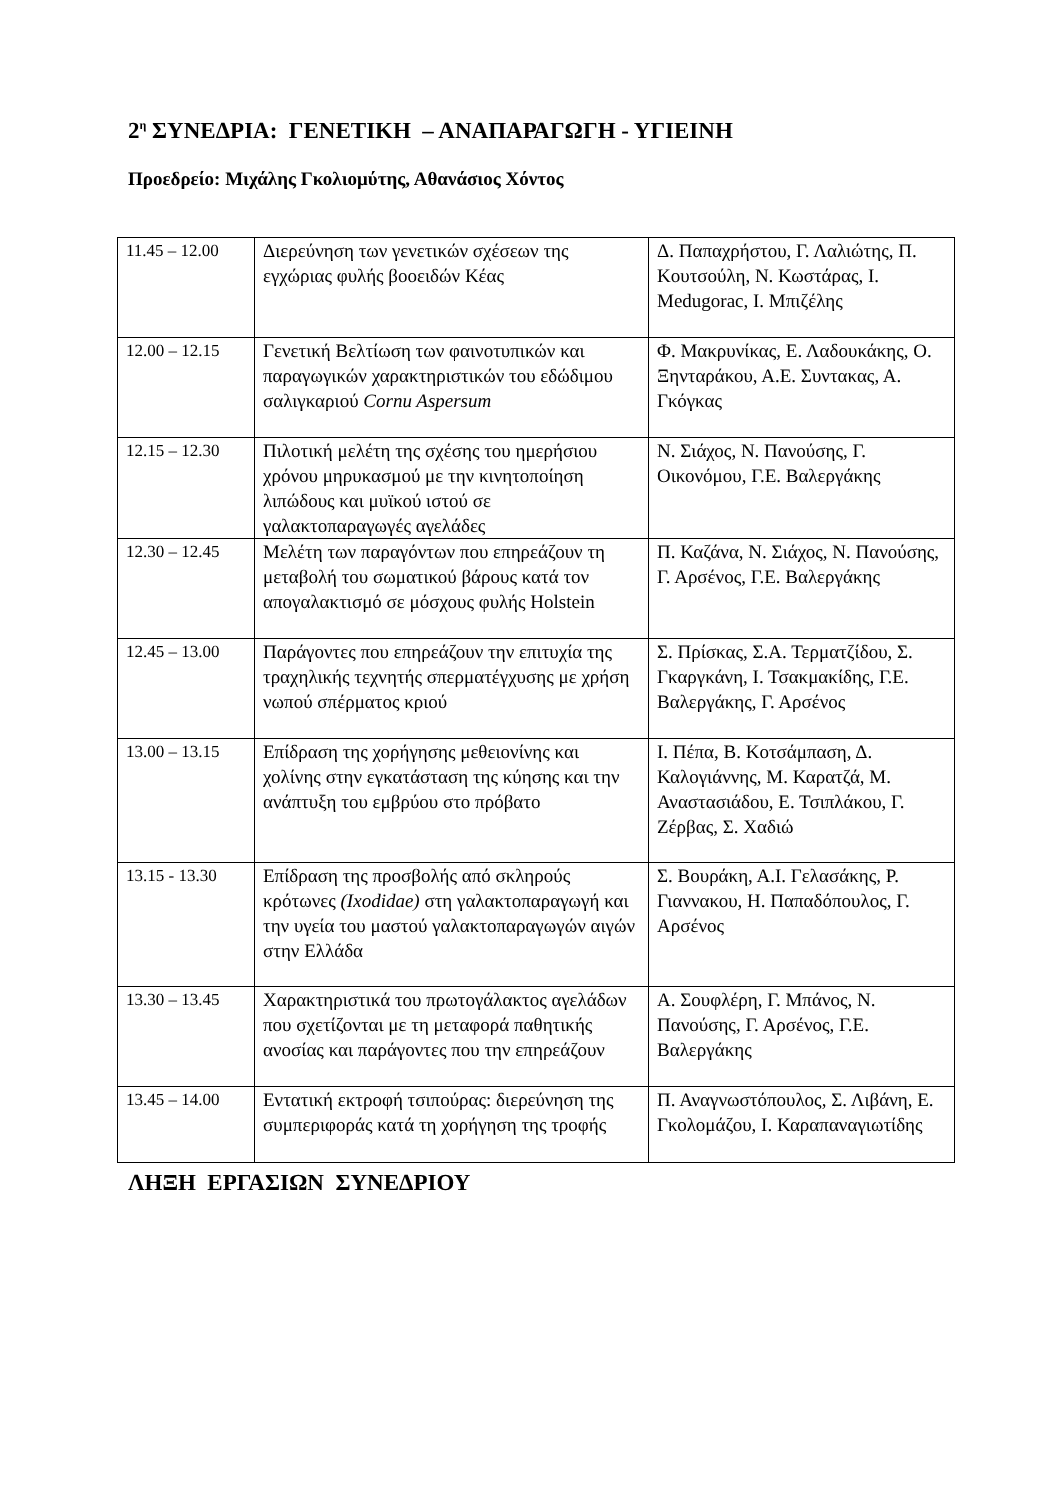2<sup>η</sup> ΣΥΝΕΔΡΙΑ: ΓΕΝΕΤΙΚΗ – ΑΝΑΠΑΡΑΓΩΓΗ - ΥΓΙΕΙΝΗ
Προεδρείο: Μιχάλης Γκολιομύτης, Αθανάσιος Χόντος
| 11.45 – 12.00 | Διερεύνηση των γενετικών σχέσεων της εγχώριας φυλής βοοειδών Κέας | Δ. Παπαχρήστου, Γ. Λαλιώτης, Π. Κουτσούλη, Ν. Κωστάρας, Ι. Medugorac, Ι. Μπιζέλης |
| 12.00 – 12.15 | Γενετική Βελτίωση των φαινοτυπικών και παραγωγικών χαρακτηριστικών του εδώδιμου σαλιγκαριού Cornu Aspersum | Φ. Μακρυνίκας, Ε. Λαδουκάκης, Ο. Ξηνταράκου, Α.Ε. Συντακας, Α. Γκόγκας |
| 12.15 – 12.30 | Πιλοτική μελέτη της σχέσης του ημερήσιου χρόνου μηρυκασμού με την κινητοποίηση λιπώδους και μυϊκού ιστού σε γαλακτοπαραγωγές αγελάδες | Ν. Σιάχος, Ν. Πανούσης, Γ. Οικονόμου, Γ.Ε. Βαλεργάκης |
| 12.30 – 12.45 | Μελέτη των παραγόντων που επηρεάζουν τη μεταβολή του σωματικού βάρους κατά τον απογαλακτισμό σε μόσχους φυλής Holstein | Π. Καζάνα, Ν. Σιάχος, Ν. Πανούσης, Γ. Αρσένος, Γ.Ε. Βαλεργάκης |
| 12.45 – 13.00 | Παράγοντες που επηρεάζουν την επιτυχία της τραχηλικής τεχνητής σπερματέγχυσης με χρήση νωπού σπέρματος κριού | Σ. Πρίσκας, Σ.Α. Τερματζίδου, Σ. Γκαργκάνη, Ι. Τσακμακίδης, Γ.Ε. Βαλεργάκης, Γ. Αρσένος |
| 13.00 – 13.15 | Επίδραση της χορήγησης μεθειονίνης και χολίνης στην εγκατάσταση της κύησης και την ανάπτυξη του εμβρύου στο πρόβατο | Ι. Πέπα, Β. Κοτσάμπαση, Δ. Καλογιάννης, Μ. Καρατζά, Μ. Αναστασιάδου, Ε. Τσιπλάκου, Γ. Ζέρβας, Σ. Χαδιώ |
| 13.15 - 13.30 | Επίδραση της προσβολής από σκληρούς κρότωνες (Ixodidae) στη γαλακτοπαραγωγή και την υγεία του μαστού γαλακτοπαραγωγών αιγών στην Ελλάδα | Σ. Βουράκη, Α.Ι. Γελασάκης, Ρ. Γιαννακου, Η. Παπαδόπουλος, Γ. Αρσένος |
| 13.30 – 13.45 | Χαρακτηριστικά του πρωτογάλακτος αγελάδων που σχετίζονται με τη μεταφορά παθητικής ανοσίας και παράγοντες που την επηρεάζουν | Α. Σουφλέρη, Γ. Μπάνος, Ν. Πανούσης, Γ. Αρσένος, Γ.Ε. Βαλεργάκης |
| 13.45 – 14.00 | Εντατική εκτροφή τσιπούρας: διερεύνηση της συμπεριφοράς κατά τη χορήγηση της τροφής | Π. Αναγνωστόπουλος, Σ. Λιβάνη, Ε. Γκολομάζου, Ι. Καραπαναγιωτίδης |
ΛΗΞΗ ΕΡΓΑΣΙΩΝ ΣΥΝΕΔΡΙΟΥ